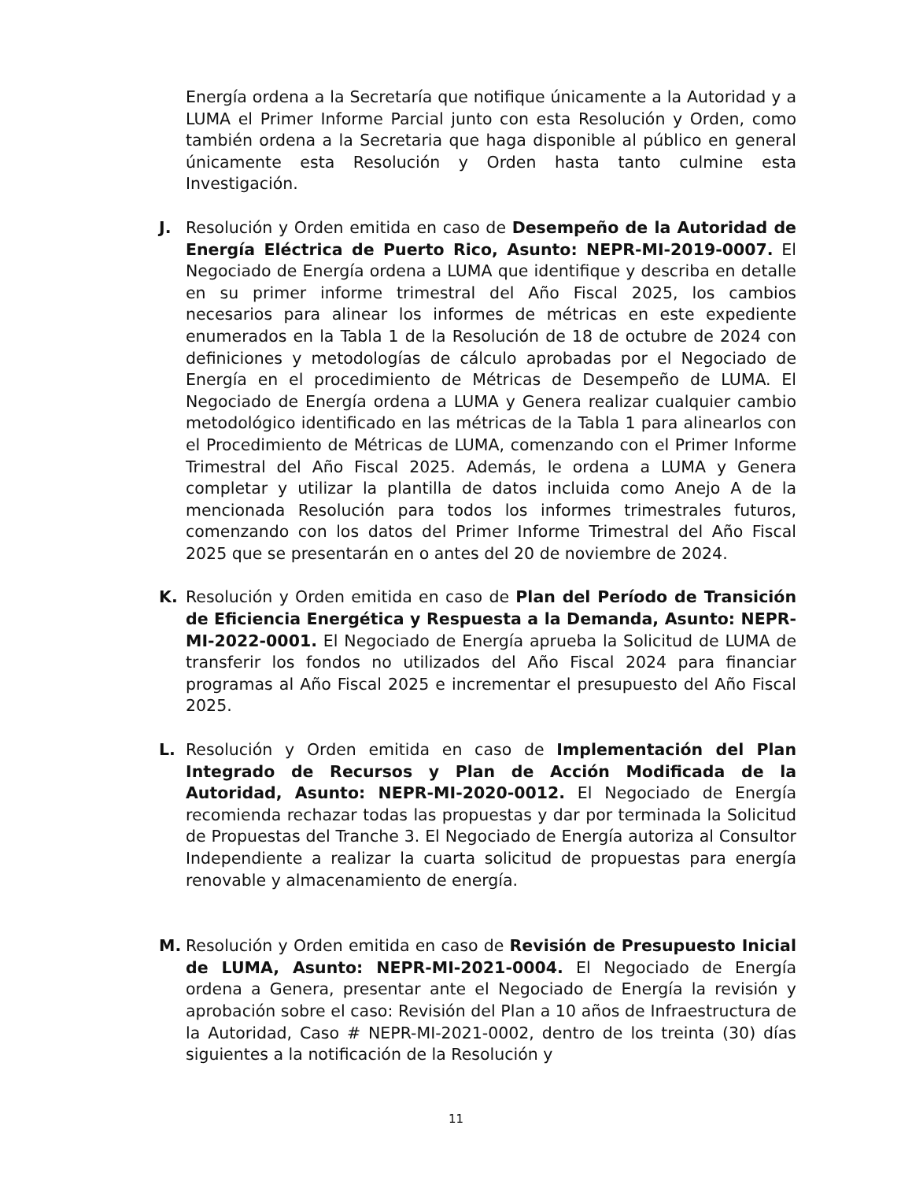Energía ordena a la Secretaría que notifique únicamente a la Autoridad y a LUMA el Primer Informe Parcial junto con esta Resolución y Orden, como también ordena a la Secretaria que haga disponible al público en general únicamente esta Resolución y Orden hasta tanto culmine esta Investigación.
J. Resolución y Orden emitida en caso de Desempeño de la Autoridad de Energía Eléctrica de Puerto Rico, Asunto: NEPR-MI-2019-0007. El Negociado de Energía ordena a LUMA que identifique y describa en detalle en su primer informe trimestral del Año Fiscal 2025, los cambios necesarios para alinear los informes de métricas en este expediente enumerados en la Tabla 1 de la Resolución de 18 de octubre de 2024 con definiciones y metodologías de cálculo aprobadas por el Negociado de Energía en el procedimiento de Métricas de Desempeño de LUMA. El Negociado de Energía ordena a LUMA y Genera realizar cualquier cambio metodológico identificado en las métricas de la Tabla 1 para alinearlos con el Procedimiento de Métricas de LUMA, comenzando con el Primer Informe Trimestral del Año Fiscal 2025. Además, le ordena a LUMA y Genera completar y utilizar la plantilla de datos incluida como Anejo A de la mencionada Resolución para todos los informes trimestrales futuros, comenzando con los datos del Primer Informe Trimestral del Año Fiscal 2025 que se presentarán en o antes del 20 de noviembre de 2024.
K. Resolución y Orden emitida en caso de Plan del Período de Transición de Eficiencia Energética y Respuesta a la Demanda, Asunto: NEPR-MI-2022-0001. El Negociado de Energía aprueba la Solicitud de LUMA de transferir los fondos no utilizados del Año Fiscal 2024 para financiar programas al Año Fiscal 2025 e incrementar el presupuesto del Año Fiscal 2025.
L. Resolución y Orden emitida en caso de Implementación del Plan Integrado de Recursos y Plan de Acción Modificada de la Autoridad, Asunto: NEPR-MI-2020-0012. El Negociado de Energía recomienda rechazar todas las propuestas y dar por terminada la Solicitud de Propuestas del Tranche 3. El Negociado de Energía autoriza al Consultor Independiente a realizar la cuarta solicitud de propuestas para energía renovable y almacenamiento de energía.
M. Resolución y Orden emitida en caso de Revisión de Presupuesto Inicial de LUMA, Asunto: NEPR-MI-2021-0004. El Negociado de Energía ordena a Genera, presentar ante el Negociado de Energía la revisión y aprobación sobre el caso: Revisión del Plan a 10 años de Infraestructura de la Autoridad, Caso # NEPR-MI-2021-0002, dentro de los treinta (30) días siguientes a la notificación de la Resolución y
11